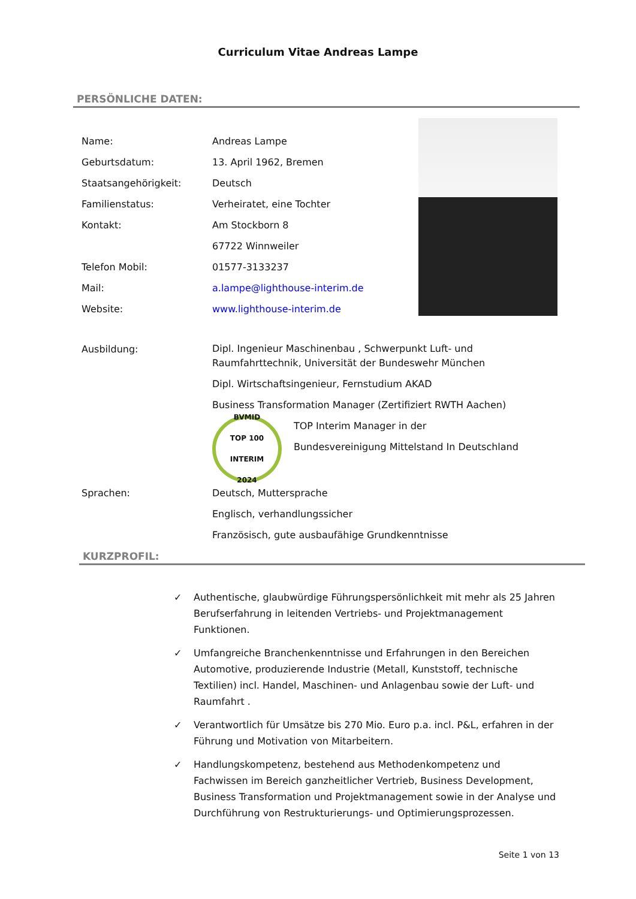Curriculum Vitae Andreas Lampe
PERSÖNLICHE DATEN:
Name: Andreas Lampe
Geburtsdatum: 13. April 1962, Bremen
Staatsangehörigkeit: Deutsch
Familienstatus: Verheiratet, eine Tochter
Kontakt: Am Stockborn 8
67722 Winnweiler
Telefon Mobil: 01577-3133237
Mail: a.lampe@lighthouse-interim.de
Website: www.lighthouse-interim.de
Ausbildung:
Dipl. Ingenieur Maschinenbau , Schwerpunkt Luft- und
Raumfahrttechnik, Universität der Bundeswehr München
Dipl. Wirtschaftsingenieur, Fernstudium AKAD
Business Transformation Manager (Zertifiziert RWTH Aachen)
BVMID
TOP 100
INTERIM
2024
TOP Interim Manager in der
Bundesvereinigung Mittelstand In Deutschland
Sprachen: Deutsch, Muttersprache
Englisch, verhandlungssicher
Französisch, gute ausbaufähige Grundkenntnisse
KURZPROFIL:
✓ Authentische, glaubwürdige Führungspersönlichkeit mit mehr als 25 Jahren Berufserfahrung in leitenden Vertriebs- und Projektmanagement Funktionen.
✓ Umfangreiche Branchenkenntnisse und Erfahrungen in den Bereichen Automotive, produzierende Industrie (Metall, Kunststoff, technische Textilien) incl. Handel, Maschinen- und Anlagenbau sowie der Luft- und Raumfahrt .
✓ Verantwortlich für Umsätze bis 270 Mio. Euro p.a. incl. P&L, erfahren in der Führung und Motivation von Mitarbeitern.
✓ Handlungskompetenz, bestehend aus Methodenkompetenz und Fachwissen im Bereich ganzheitlicher Vertrieb, Business Development, Business Transformation und Projektmanagement sowie in der Analyse und Durchführung von Restrukturierungs- und Optimierungsprozessen.
Seite 1 von 13